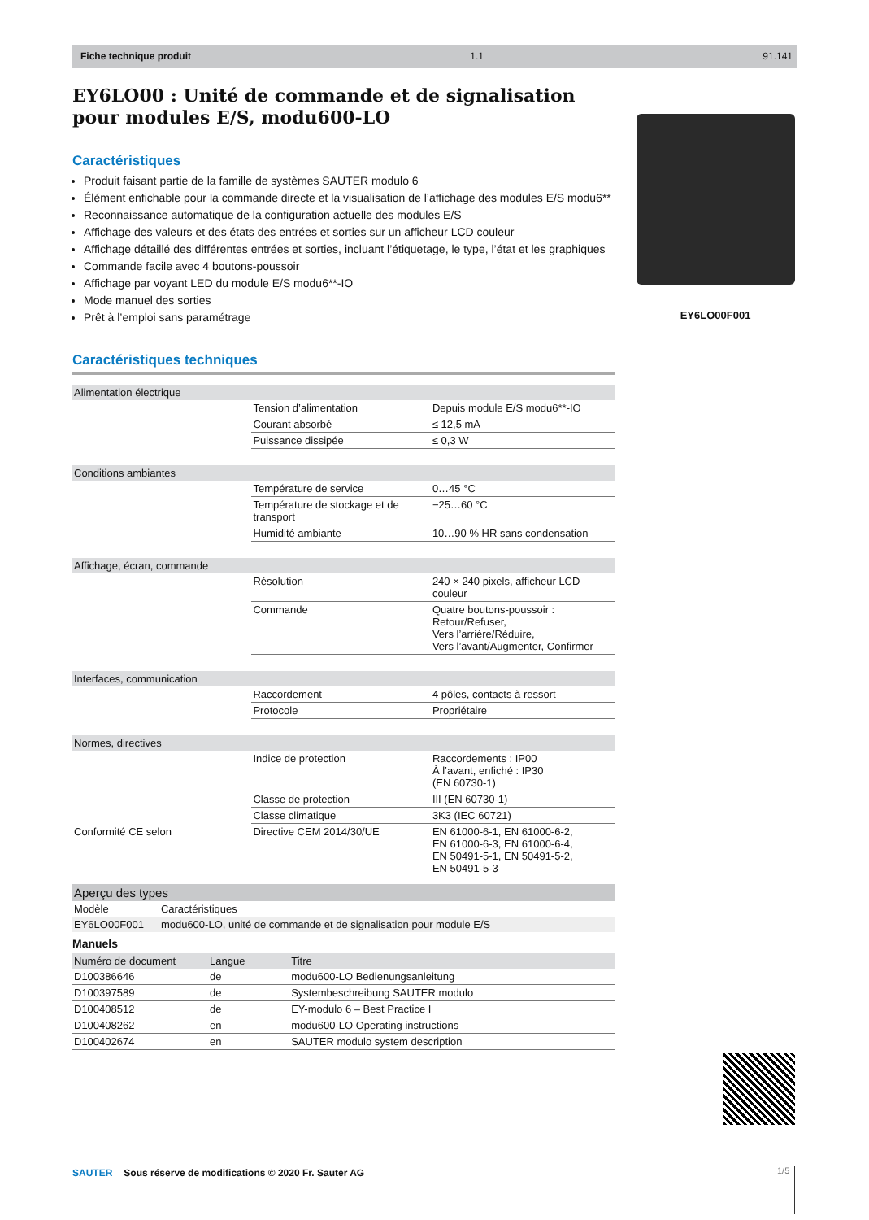Fiche technique produit 1.1 91.141
EY6LO00 : Unité de commande et de signalisation pour modules E/S, modu600-LO
Caractéristiques
Produit faisant partie de la famille de systèmes SAUTER modulo 6
Élément enfichable pour la commande directe et la visualisation de l’affichage des modules E/S modu6**
Reconnaissance automatique de la configuration actuelle des modules E/S
Affichage des valeurs et des états des entrées et sorties sur un afficheur LCD couleur
Affichage détaillé des différentes entrées et sorties, incluant l’étiquetage, le type, l’état et les graphiques
Commande facile avec 4 boutons-poussoir
Affichage par voyant LED du module E/S modu6**-IO
Mode manuel des sorties
Prêt à l’emploi sans paramétrage
Caractéristiques techniques
| Alimentation électrique | | |
| | Tension d’alimentation | Depuis module E/S modu6**-IO |
| | Courant absorbé | ≤ 12,5 mA |
| | Puissance dissipée | ≤ 0,3 W |
| Conditions ambiantes | | |
| | Température de service | 0…45 °C |
| | Température de stockage et de transport | −25…60 °C |
| | Humidité ambiante | 10…90 % HR sans condensation |
| Affichage, écran, commande | | |
| | Résolution | 240 × 240 pixels, afficheur LCD couleur |
| | Commande | Quatre boutons-poussoir : Retour/Refuser, Vers l’arrière/Réduire, Vers l’avant/Augmenter, Confirmer |
| Interfaces, communication | | |
| | Raccordement | 4 pôles, contacts à ressort |
| | Protocole | Propriétaire |
| Normes, directives | | |
| | Indice de protection | Raccordements : IP00 À l’avant, enfiché : IP30 (EN 60730-1) |
| | Classe de protection | III (EN 60730-1) |
| | Classe climatique | 3K3 (IEC 60721) |
| Conformité CE selon | Directive CEM 2014/30/UE | EN 61000-6-1, EN 61000-6-2, EN 61000-6-3, EN 61000-6-4, EN 50491-5-1, EN 50491-5-2, EN 50491-5-3 |
| Aperçu des types | |
| Modèle | Caractéristiques |
| EY6LO00F001 | modu600-LO, unité de commande et de signalisation pour module E/S |
Manuels
| Numéro de document | Langue | Titre |
| --- | --- | --- |
| D100386646 | de | modu600-LO Bedienungsanleitung |
| D100397589 | de | Systembeschreibung SAUTER modulo |
| D100408512 | de | EY-modulo 6 – Best Practice I |
| D100408262 | en | modu600-LO Operating instructions |
| D100402674 | en | SAUTER modulo system description |
EY6LO00F001
SAUTER Sous réserve de modifications © 2020 Fr. Sauter AG
1/5